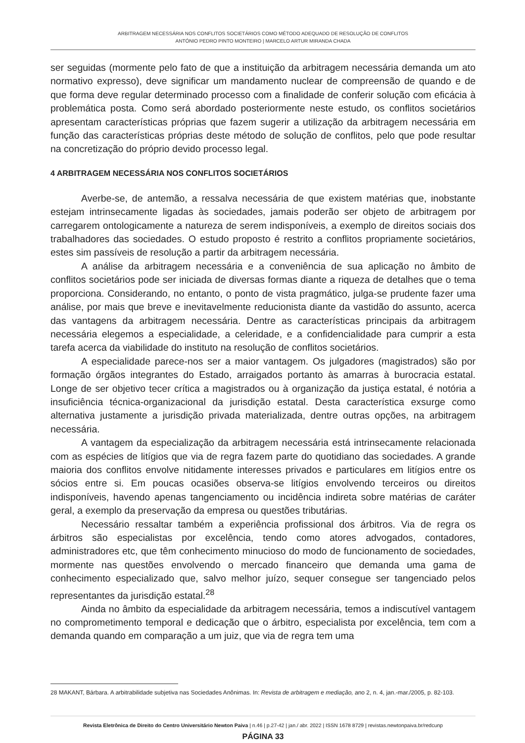ARBITRAGEM NECESSÁRIA NOS CONFLITOS SOCIETÁRIOS COMO MÉTODO ADEQUADO DE RESOLUÇÃO DE CONFLITOS
ANTÓNIO PEDRO PINTO MONTEIRO | MARCELO ARTUR MIRANDA CHADA
ser seguidas (mormente pelo fato de que a instituição da arbitragem necessária demanda um ato normativo expresso), deve significar um mandamento nuclear de compreensão de quando e de que forma deve regular determinado processo com a finalidade de conferir solução com eficácia à problemática posta. Como será abordado posteriormente neste estudo, os conflitos societários apresentam características próprias que fazem sugerir a utilização da arbitragem necessária em função das características próprias deste método de solução de conflitos, pelo que pode resultar na concretização do próprio devido processo legal.
4 ARBITRAGEM NECESSÁRIA NOS CONFLITOS SOCIETÁRIOS
Averbe-se, de antemão, a ressalva necessária de que existem matérias que, inobstante estejam intrinsecamente ligadas às sociedades, jamais poderão ser objeto de arbitragem por carregarem ontologicamente a natureza de serem indisponíveis, a exemplo de direitos sociais dos trabalhadores das sociedades. O estudo proposto é restrito a conflitos propriamente societários, estes sim passíveis de resolução a partir da arbitragem necessária.
A análise da arbitragem necessária e a conveniência de sua aplicação no âmbito de conflitos societários pode ser iniciada de diversas formas diante a riqueza de detalhes que o tema proporciona. Considerando, no entanto, o ponto de vista pragmático, julga-se prudente fazer uma análise, por mais que breve e inevitavelmente reducionista diante da vastidão do assunto, acerca das vantagens da arbitragem necessária. Dentre as características principais da arbitragem necessária elegemos a especialidade, a celeridade, e a confidencialidade para cumprir a esta tarefa acerca da viabilidade do instituto na resolução de conflitos societários.
A especialidade parece-nos ser a maior vantagem. Os julgadores (magistrados) são por formação órgãos integrantes do Estado, arraigados portanto às amarras à burocracia estatal. Longe de ser objetivo tecer crítica a magistrados ou à organização da justiça estatal, é notória a insuficiência técnica-organizacional da jurisdição estatal. Desta característica exsurge como alternativa justamente a jurisdição privada materializada, dentre outras opções, na arbitragem necessária.
A vantagem da especialização da arbitragem necessária está intrinsecamente relacionada com as espécies de litígios que via de regra fazem parte do quotidiano das sociedades. A grande maioria dos conflitos envolve nitidamente interesses privados e particulares em litígios entre os sócios entre si. Em poucas ocasiões observa-se litígios envolvendo terceiros ou direitos indisponíveis, havendo apenas tangenciamento ou incidência indireta sobre matérias de caráter geral, a exemplo da preservação da empresa ou questões tributárias.
Necessário ressaltar também a experiência profissional dos árbitros. Via de regra os árbitros são especialistas por excelência, tendo como atores advogados, contadores, administradores etc, que têm conhecimento minucioso do modo de funcionamento de sociedades, mormente nas questões envolvendo o mercado financeiro que demanda uma gama de conhecimento especializado que, salvo melhor juízo, sequer consegue ser tangenciado pelos representantes da jurisdição estatal.<sup>28</sup>
Ainda no âmbito da especialidade da arbitragem necessária, temos a indiscutível vantagem no comprometimento temporal e dedicação que o árbitro, especialista por excelência, tem com a demanda quando em comparação a um juiz, que via de regra tem uma
28 MAKANT, Bárbara. A arbitrabilidade subjetiva nas Sociedades Anônimas. In: Revista de arbitragem e mediação, ano 2, n. 4, jan.-mar./2005, p. 82-103.
Revista Eletrônica de Direito do Centro Universitário Newton Paiva | n.46 | p.27-42 | jan./ abr. 2022 | ISSN 1678 8729 | revistas.newtonpaiva.br/redcunp
PÁGINA 33